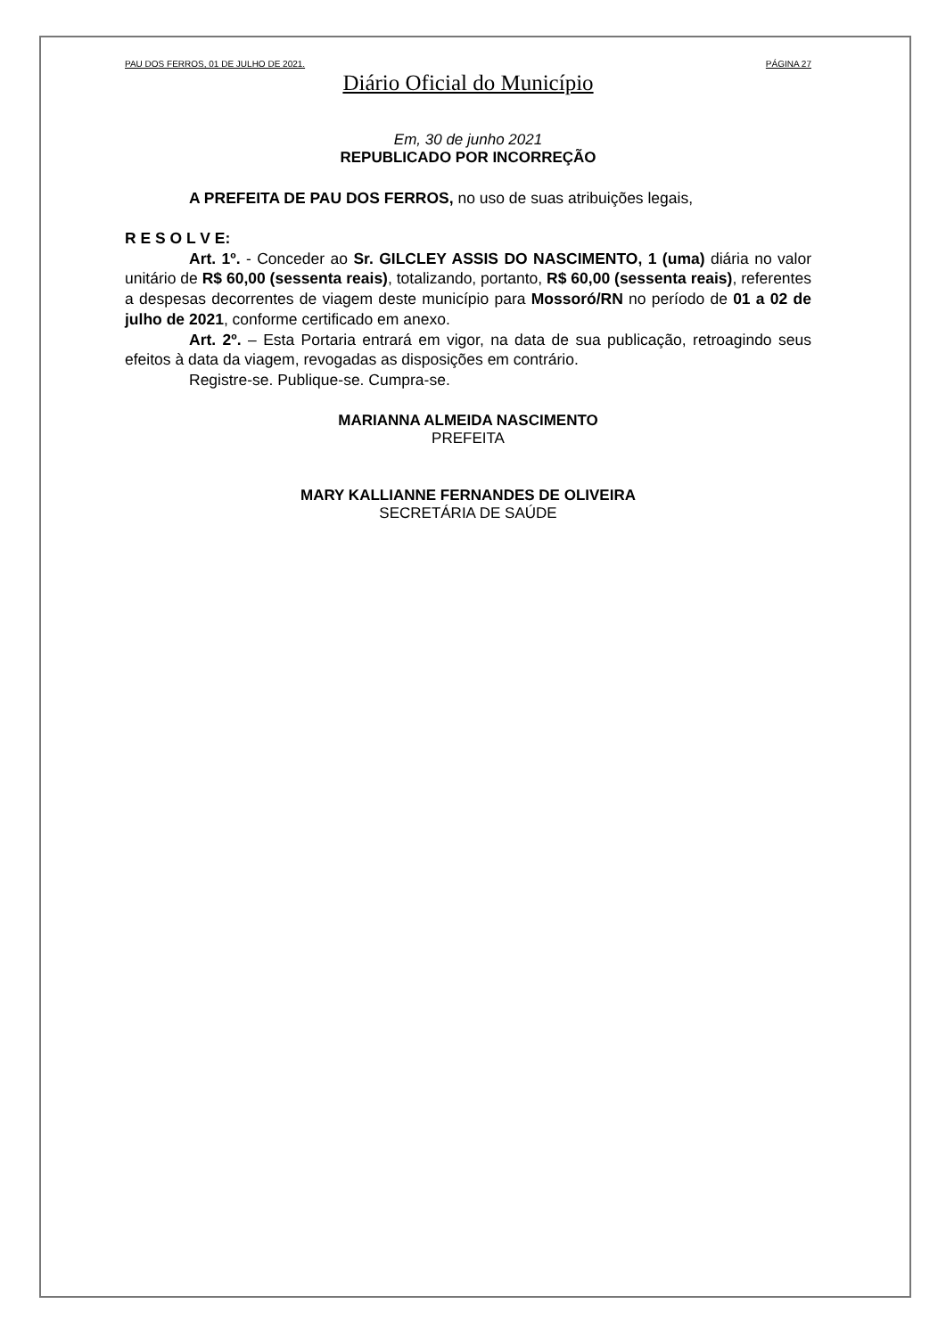PAU DOS FERROS, 01 DE JULHO DE 2021. PÁGINA 27
Diário Oficial do Município
Em, 30 de junho 2021
REPUBLICADO POR INCORREÇÃO
A PREFEITA DE PAU DOS FERROS, no uso de suas atribuições legais,
R E S O L V E:
Art. 1º. - Conceder ao Sr. GILCLEY ASSIS DO NASCIMENTO, 1 (uma) diária no valor unitário de R$ 60,00 (sessenta reais), totalizando, portanto, R$ 60,00 (sessenta reais), referentes a despesas decorrentes de viagem deste município para Mossoró/RN no período de 01 a 02 de julho de 2021, conforme certificado em anexo.
Art. 2º. – Esta Portaria entrará em vigor, na data de sua publicação, retroagindo seus efeitos à data da viagem, revogadas as disposições em contrário.
Registre-se. Publique-se. Cumpra-se.
MARIANNA ALMEIDA NASCIMENTO
PREFEITA
MARY KALLIANNE FERNANDES DE OLIVEIRA
SECRETÁRIA DE SAÚDE